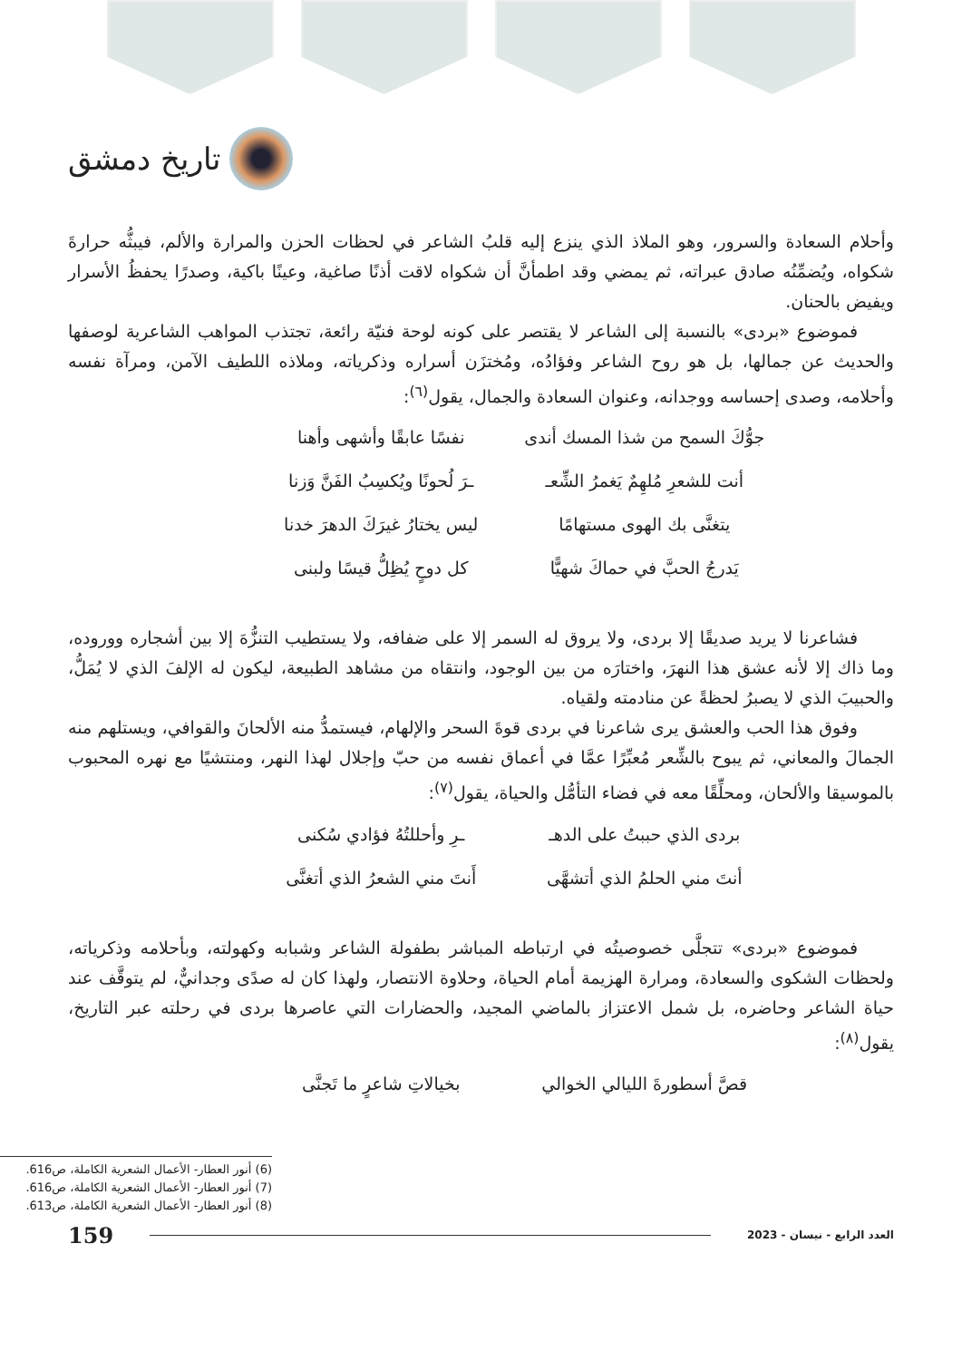تاريخ دمشق
وأحلام السعادة والسرور، وهو الملاذ الذي ينزع إليه قلبُ الشاعر في لحظات الحزن والمرارة والألم، فيبثُّه حرارةَ شكواه، ويُضمِّنُه صادق عبراته، ثم يمضي وقد اطمأنَّ أن شكواه لاقت أذنًا صاغية، وعينًا باكية، وصدرًا يحفظُ الأسرار ويفيض بالحنان.
فموضوع «بردى» بالنسبة إلى الشاعر لا يقتصر على كونه لوحة فنيّة رائعة، تجتذب المواهب الشاعرية لوصفها والحديث عن جمالها، بل هو روح الشاعر وفؤادُه، ومُختزَن أسراره وذكرياته، وملاذه اللطيف الآمن، ومرآة نفسه وأحلامه، وصدى إحساسه ووجدانه، وعنوان السعادة والجمال، يقول<sup>(٦)</sup>:
جوُّكَ السمح من شذا المسك أندى نفسًا عابقًا وأشهى وأهنا
أنت للشعرِ مُلهِمٌ يَغمرُ الشِّعـ ـرَ لُحونًا ويُكسِبُ الفَنَّ وَزنا
يتغنَّى بك الهوى مستهامًا ليس يختارُ غيرَكَ الدهرَ خدنا
يَدرجُ الحبَّ في حماكَ شهيًّا كل دوحٍ يُظِلُّ قيسًا ولبنى
فشاعرنا لا يريد صديقًا إلا بردى، ولا يروق له السمر إلا على ضفافه، ولا يستطيب التنزُّهَ إلا بين أشجاره ووروده، وما ذاك إلا لأنه عشق هذا النهرَ، واختارَه من بين الوجود، وانتقاه من مشاهد الطبيعة، ليكون له الإلفَ الذي لا يُمَلُّ، والحبيبَ الذي لا يصبرُ لحظةً عن منادمته ولقياه.
وفوق هذا الحب والعشق يرى شاعرنا في بردى قوةَ السحر والإلهام، فيستمدُّ منه الألحانَ والقوافي، ويستلهم منه الجمالَ والمعاني، ثم يبوح بالشِّعر مُعبِّرًا عمَّا في أعماق نفسه من حبّ وإجلال لهذا النهر، ومنتشيًا مع نهره المحبوب بالموسيقا والألحان، ومحلِّقًا معه في فضاء التأمُّل والحياة، يقول<sup>(٧)</sup>:
بردى الذي حببتُ على الدهـ ـرِ وأحللتُهُ فؤادي سُكنى
أنتَ مني الحلمُ الذي أتشهَّى أَنتَ مني الشعرُ الذي أتغنَّى
فموضوع «بردى» تتجلَّى خصوصيتُه في ارتباطه المباشر بطفولة الشاعر وشبابه وكهولته، وبأحلامه وذكرياته، ولحظات الشكوى والسعادة، ومرارة الهزيمة أمام الحياة، وحلاوة الانتصار، ولهذا كان له صدًى وجدانيٌّ، لم يتوقَّف عند حياة الشاعر وحاضره، بل شمل الاعتزاز بالماضي المجيد، والحضارات التي عاصرها بردى في رحلته عبر التاريخ، يقول<sup>(٨)</sup>:
قصَّ أسطورةَ الليالي الخوالي بخيالاتِ شاعرٍ ما تَجنَّى
(6) أنور العطار- الأعمال الشعرية الكاملة، ص616.
(7) أنور العطار- الأعمال الشعرية الكاملة، ص616.
(8) أنور العطار- الأعمال الشعرية الكاملة، ص613.
159
العدد الرابع - نيسان - 2023